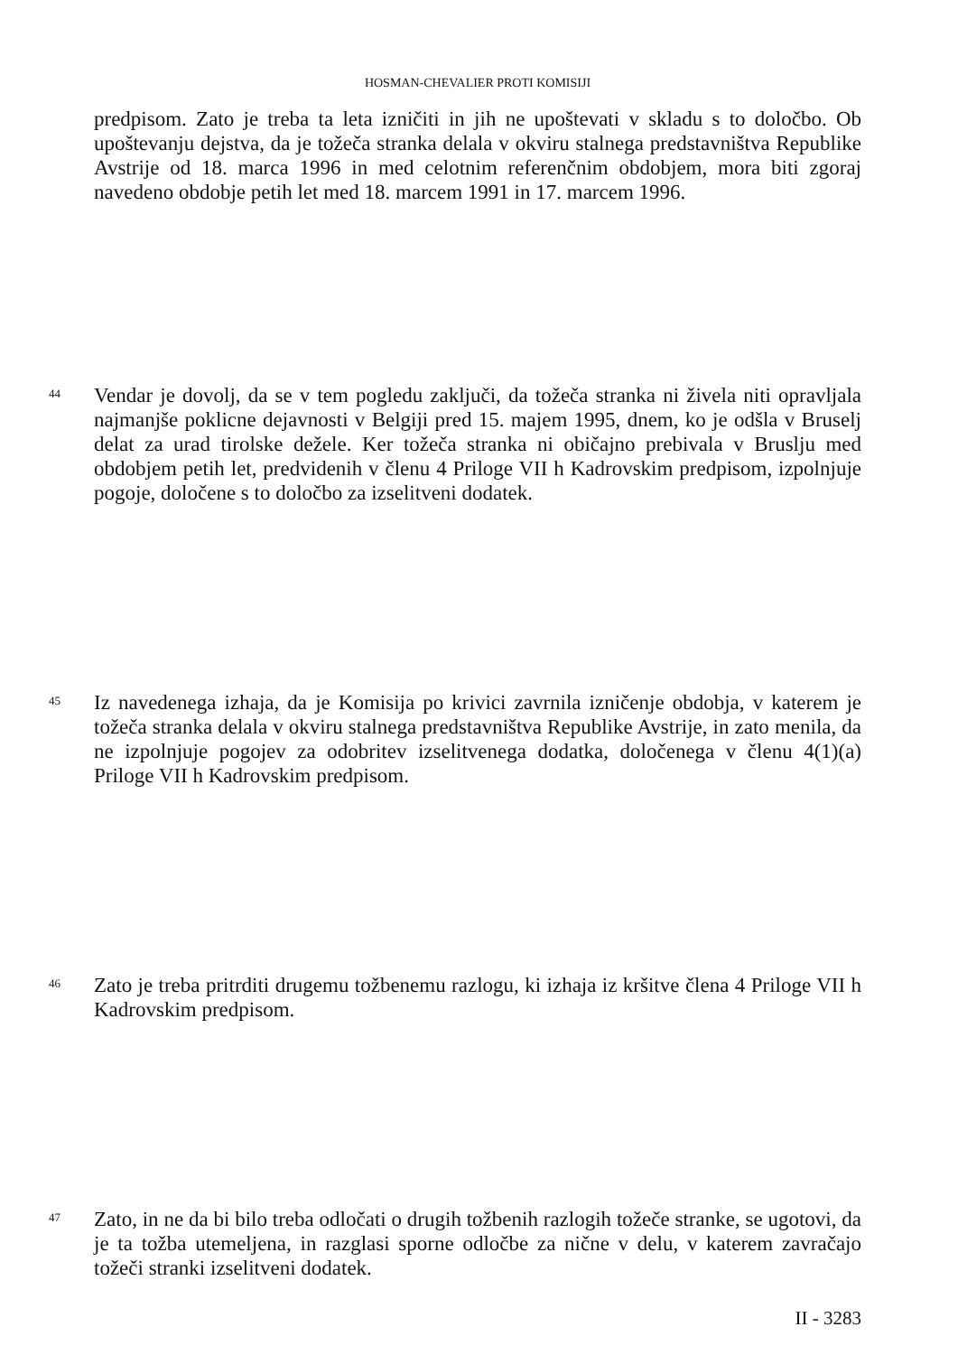HOSMAN-CHEVALIER PROTI KOMISIJI
predpisom. Zato je treba ta leta izničiti in jih ne upoštevati v skladu s to določbo. Ob upoštevanju dejstva, da je tožeča stranka delala v okviru stalnega predstavništva Republike Avstrije od 18. marca 1996 in med celotnim referenčnim obdobjem, mora biti zgoraj navedeno obdobje petih let med 18. marcem 1991 in 17. marcem 1996.
44
Vendar je dovolj, da se v tem pogledu zaključi, da tožeča stranka ni živela niti opravljala najmanjše poklicne dejavnosti v Belgiji pred 15. majem 1995, dnem, ko je odšla v Bruselj delat za urad tirolske dežele. Ker tožeča stranka ni običajno prebivala v Bruslju med obdobjem petih let, predvidenih v členu 4 Priloge VII h Kadrovskim predpisom, izpolnjuje pogoje, določene s to določbo za izselitveni dodatek.
45
Iz navedenega izhaja, da je Komisija po krivici zavrnila izničenje obdobja, v katerem je tožeča stranka delala v okviru stalnega predstavništva Republike Avstrije, in zato menila, da ne izpolnjuje pogojev za odobritev izselitvenega dodatka, določenega v členu 4(1)(a) Priloge VII h Kadrovskim predpisom.
46
Zato je treba pritrditi drugemu tožbenemu razlogu, ki izhaja iz kršitve člena 4 Priloge VII h Kadrovskim predpisom.
47
Zato, in ne da bi bilo treba odločati o drugih tožbenih razlogih tožeče stranke, se ugotovi, da je ta tožba utemeljena, in razglasi sporne odločbe za nične v delu, v katerem zavračajo tožeči stranki izselitveni dodatek.
II - 3283